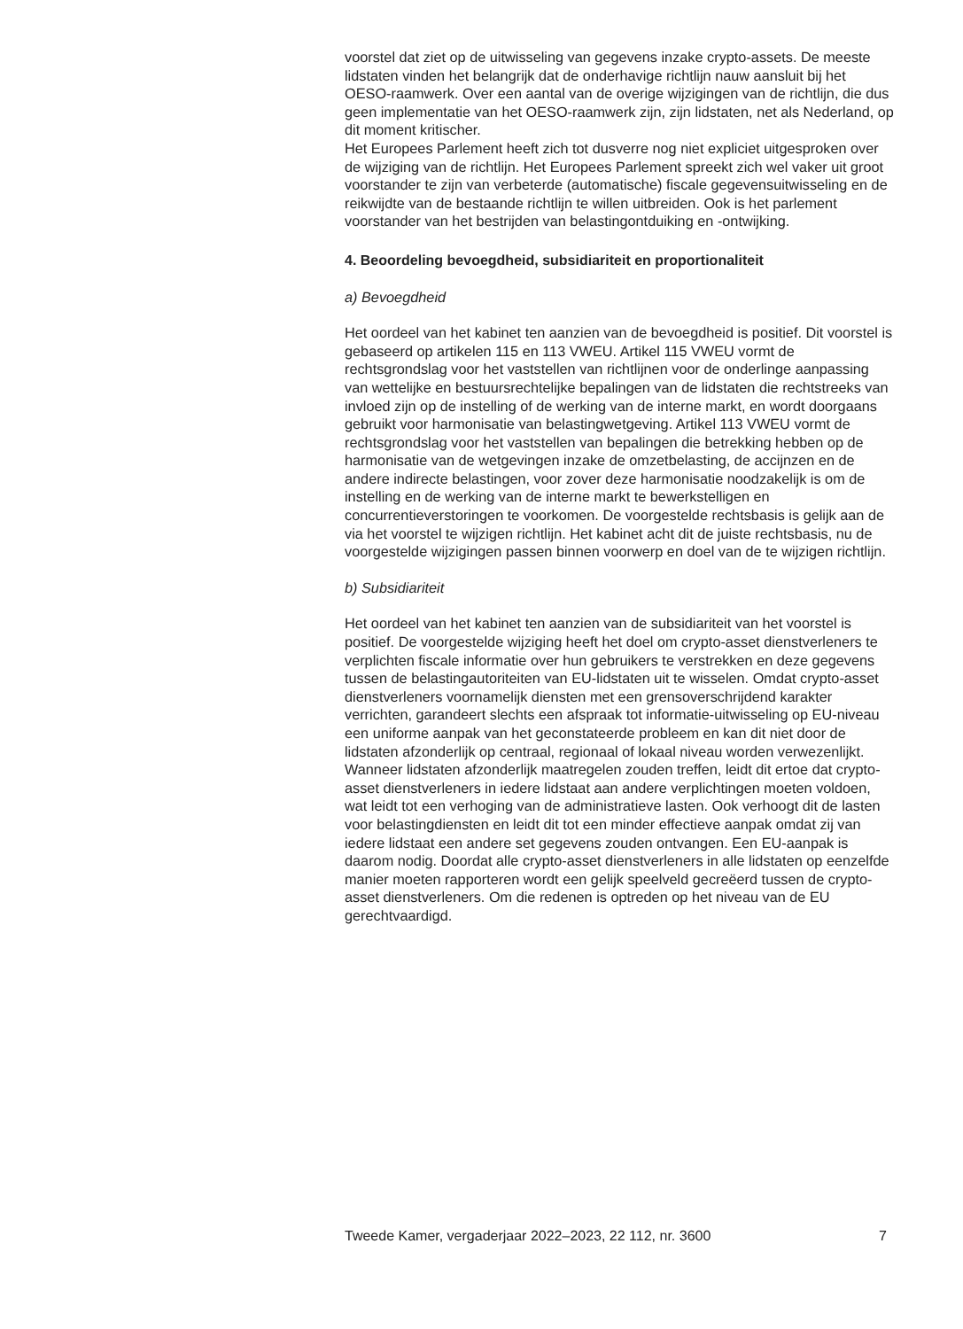voorstel dat ziet op de uitwisseling van gegevens inzake crypto-assets. De meeste lidstaten vinden het belangrijk dat de onderhavige richtlijn nauw aansluit bij het OESO-raamwerk. Over een aantal van de overige wijzigingen van de richtlijn, die dus geen implementatie van het OESO-raamwerk zijn, zijn lidstaten, net als Nederland, op dit moment kritischer.
Het Europees Parlement heeft zich tot dusverre nog niet expliciet uitgesproken over de wijziging van de richtlijn. Het Europees Parlement spreekt zich wel vaker uit groot voorstander te zijn van verbeterde (automatische) fiscale gegevensuitwisseling en de reikwijdte van de bestaande richtlijn te willen uitbreiden. Ook is het parlement voorstander van het bestrijden van belastingontduiking en -ontwijking.
4. Beoordeling bevoegdheid, subsidiariteit en proportionaliteit
a) Bevoegdheid
Het oordeel van het kabinet ten aanzien van de bevoegdheid is positief. Dit voorstel is gebaseerd op artikelen 115 en 113 VWEU. Artikel 115 VWEU vormt de rechtsgrondslag voor het vaststellen van richtlijnen voor de onderlinge aanpassing van wettelijke en bestuursrechtelijke bepalingen van de lidstaten die rechtstreeks van invloed zijn op de instelling of de werking van de interne markt, en wordt doorgaans gebruikt voor harmonisatie van belastingwetgeving. Artikel 113 VWEU vormt de rechtsgrondslag voor het vaststellen van bepalingen die betrekking hebben op de harmonisatie van de wetgevingen inzake de omzetbelasting, de accijnzen en de andere indirecte belastingen, voor zover deze harmonisatie noodzakelijk is om de instelling en de werking van de interne markt te bewerkstelligen en concurrentieverstoringen te voorkomen. De voorgestelde rechtsbasis is gelijk aan de via het voorstel te wijzigen richtlijn. Het kabinet acht dit de juiste rechtsbasis, nu de voorgestelde wijzigingen passen binnen voorwerp en doel van de te wijzigen richtlijn.
b) Subsidiariteit
Het oordeel van het kabinet ten aanzien van de subsidiariteit van het voorstel is positief. De voorgestelde wijziging heeft het doel om crypto-asset dienstverleners te verplichten fiscale informatie over hun gebruikers te verstrekken en deze gegevens tussen de belastingautoriteiten van EU-lidstaten uit te wisselen. Omdat crypto-asset dienstverleners voornamelijk diensten met een grensoverschrijdend karakter verrichten, garandeert slechts een afspraak tot informatie-uitwisseling op EU-niveau een uniforme aanpak van het geconstateerde probleem en kan dit niet door de lidstaten afzonderlijk op centraal, regionaal of lokaal niveau worden verwezenlijkt. Wanneer lidstaten afzonderlijk maatregelen zouden treffen, leidt dit ertoe dat crypto-asset dienstverleners in iedere lidstaat aan andere verplichtingen moeten voldoen, wat leidt tot een verhoging van de administratieve lasten. Ook verhoogt dit de lasten voor belastingdiensten en leidt dit tot een minder effectieve aanpak omdat zij van iedere lidstaat een andere set gegevens zouden ontvangen. Een EU-aanpak is daarom nodig. Doordat alle crypto-asset dienstverleners in alle lidstaten op eenzelfde manier moeten rapporteren wordt een gelijk speelveld gecreëerd tussen de crypto-asset dienstverleners. Om die redenen is optreden op het niveau van de EU gerechtvaardigd.
Tweede Kamer, vergaderjaar 2022–2023, 22 112, nr. 3600 7